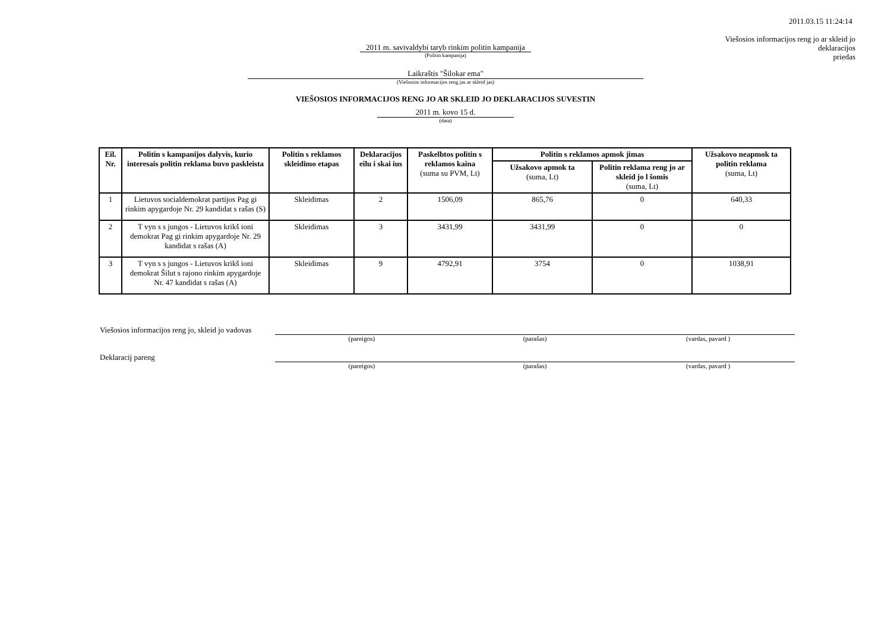2011.03.15 11:24:14
Viešosios informacijos reng jo ar skleid jo
deklaracijos
priedas
2011 m. savivaldybi taryb rinkim politin kampanija
(Politin kampanija)
Laikraštis "Šilokar ema"
(Viešosios informacijos reng jas ar skleid jas)
VIEŠOSIOS INFORMACIJOS RENG JO AR SKLEID JO DEKLARACIJOS SUVESTIN
2011 m. kovo 15 d.
(data)
| Eil. Nr. | Politin s kampanijos dalyvis, kurio interesais politin reklama buvo paskleista | Politin s reklamos skleidimo etapas | Deklaracijos eilu i skai ius | Paskelbtos politin s reklamos kaina (suma su PVM, Lt) | Politin s reklamos apmok jimas | | Užsakovo neapmok ta politin reklama (suma, Lt) |
| --- | --- | --- | --- | --- | --- | --- | --- |
| | | | | | Užsakovo apmok ta (suma, Lt) | Politin reklama reng jo ar skleid jo l šomis (suma, Lt) | |
| 1 | Lietuvos socialdemokrat partijos Pag gi rinkim apygardoje Nr. 29 kandidat s rašas (S) | Skleidimas | 2 | 1506,09 | 865,76 | 0 | 640,33 |
| 2 | T vyn s s jungos - Lietuvos krikš ioni demokrat Pag gi rinkim apygardoje Nr. 29 kandidat s rašas (A) | Skleidimas | 3 | 3431,99 | 3431,99 | 0 | 0 |
| 3 | T vyn s s jungos - Lietuvos krikš ioni demokrat Šilut s rajono rinkim apygardoje Nr. 47 kandidat s rašas (A) | Skleidimas | 9 | 4792,91 | 3754 | 0 | 1038,91 |
Viešosios informacijos reng jo, skleid jo vadovas
(pareigos) (parašas) (vardas, pavard )
Deklaracij pareng
(pareigos) (parašas) (vardas, pavard )